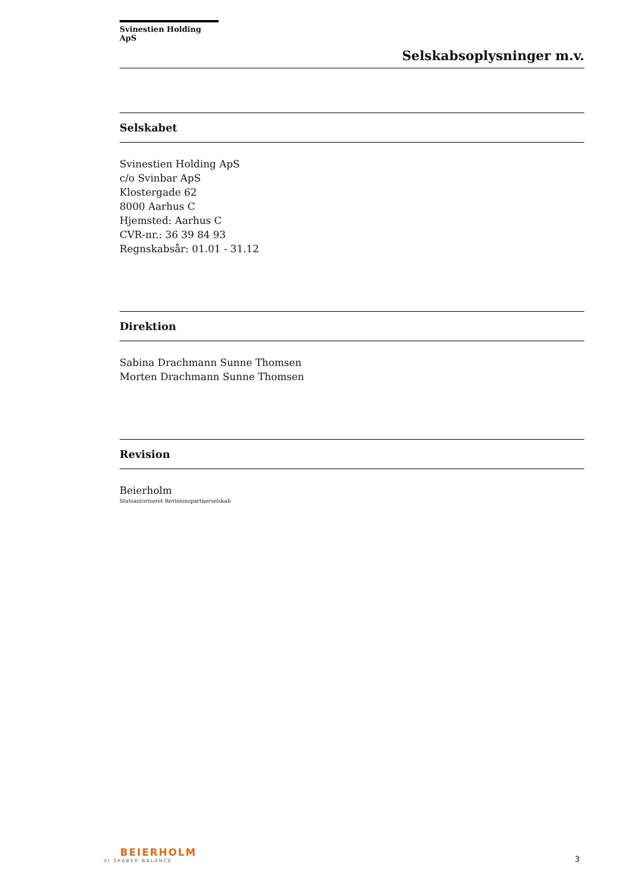Svinestien Holding ApS
Selskabsoplysninger m.v.
Selskabet
Svinestien Holding ApS
c/o Svinbar ApS
Klostergade 62
8000 Aarhus C
Hjemsted: Aarhus C
CVR-nr.: 36 39 84 93
Regnskabsår: 01.01 - 31.12
Direktion
Sabina Drachmann Sunne Thomsen
Morten Drachmann Sunne Thomsen
Revision
Beierholm
Statsautoriseret Revisionspartnerselskab
BEIERHOLM
VI SKABER BALANCE
3